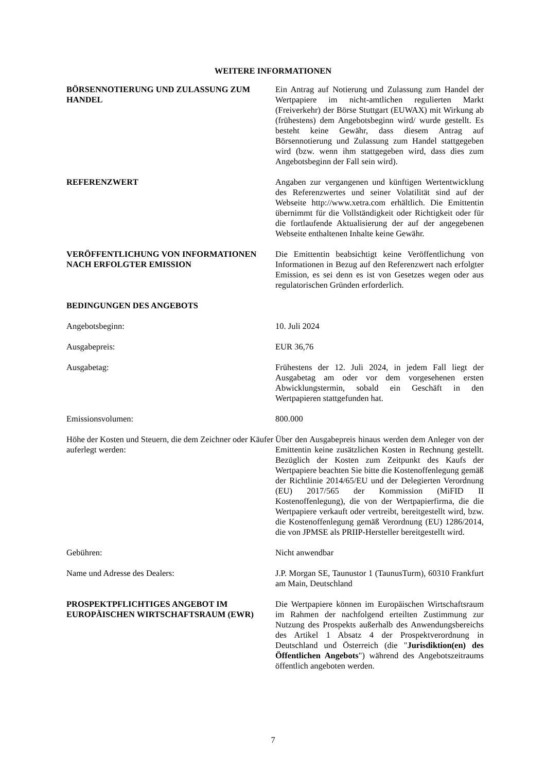WEITERE INFORMATIONEN
BÖRSENNOTIERUNG UND ZULASSUNG ZUM HANDEL Ein Antrag auf Notierung und Zulassung zum Handel der Wertpapiere im nicht-amtlichen regulierten Markt (Freiverkehr) der Börse Stuttgart (EUWAX) mit Wirkung ab (frühestens) dem Angebotsbeginn wird/ wurde gestellt. Es besteht keine Gewähr, dass diesem Antrag auf Börsennotierung und Zulassung zum Handel stattgegeben wird (bzw. wenn ihm stattgegeben wird, dass dies zum Angebotsbeginn der Fall sein wird).
REFERENZWERT Angaben zur vergangenen und künftigen Wertentwicklung des Referenzwertes und seiner Volatilität sind auf der Webseite http://www.xetra.com erhältlich. Die Emittentin übernimmt für die Vollständigkeit oder Richtigkeit oder für die fortlaufende Aktualisierung der auf der angegebenen Webseite enthaltenen Inhalte keine Gewähr.
VERÖFFENTLICHUNG VON INFORMATIONEN NACH ERFOLGTER EMISSION
Die Emittentin beabsichtigt keine Veröffentlichung von Informationen in Bezug auf den Referenzwert nach erfolgter Emission, es sei denn es ist von Gesetzes wegen oder aus regulatorischen Gründen erforderlich.
BEDINGUNGEN DES ANGEBOTS
Angebotsbeginn: 10. Juli 2024
Ausgabepreis: EUR 36,76
Ausgabetag: Frühestens der 12. Juli 2024, in jedem Fall liegt der Ausgabetag am oder vor dem vorgesehenen ersten Abwicklungstermin, sobald ein Geschäft in den Wertpapieren stattgefunden hat.
Emissionsvolumen: 800.000
Höhe der Kosten und Steuern, die dem Zeichner oder Käufer auferlegt werden:
Über den Ausgabepreis hinaus werden dem Anleger von der Emittentin keine zusätzlichen Kosten in Rechnung gestellt. Bezüglich der Kosten zum Zeitpunkt des Kaufs der Wertpapiere beachten Sie bitte die Kostenoffenlegung gemäß der Richtlinie 2014/65/EU und der Delegierten Verordnung (EU) 2017/565 der Kommission (MiFID II Kostenoffenlegung), die von der Wertpapierfirma, die die Wertpapiere verkauft oder vertreibt, bereitgestellt wird, bzw. die Kostenoffenlegung gemäß Verordnung (EU) 1286/2014, die von JPMSE als PRIIP-Hersteller bereitgestellt wird.
Gebühren: Nicht anwendbar
Name und Adresse des Dealers: J.P. Morgan SE, Taunustor 1 (TaunusTurm), 60310 Frankfurt am Main, Deutschland
PROSPEKTPFLICHTIGES ANGEBOT IM EUROPÄISCHEN WIRTSCHAFTSRAUM (EWR)
Die Wertpapiere können im Europäischen Wirtschaftsraum im Rahmen der nachfolgend erteilten Zustimmung zur Nutzung des Prospekts außerhalb des Anwendungsbereichs des Artikel 1 Absatz 4 der Prospektverordnung in Deutschland und Österreich (die "Jurisdiktion(en) des Öffentlichen Angebots") während des Angebotszeitraums öffentlich angeboten werden.
7